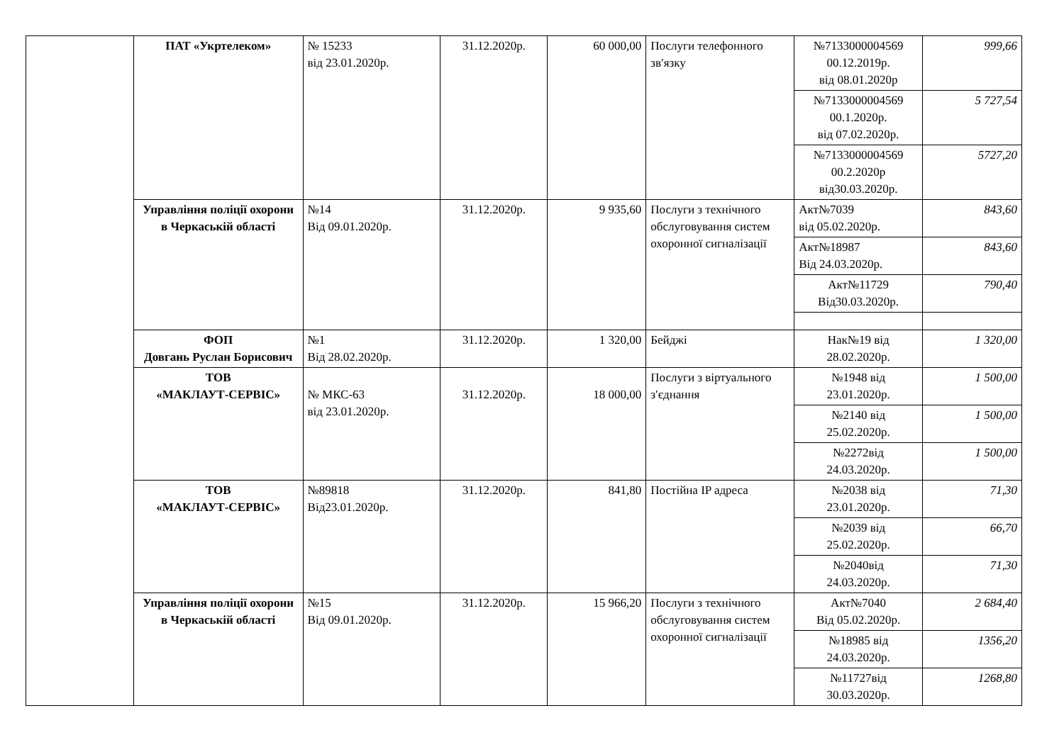| | ПАТ «Укртелеком» | № 15233 від 23.01.2020р. | 31.12.2020р. | 60 000,00 | Послуги телефонного зв′язку | №7133000004569 00.12.2019р. від 08.01.2020р | 999,66 |
| | | | | | | №7133000004569 00.1.2020р. від 07.02.2020р. | 5 727,54 |
| | | | | | | №7133000004569 00.2.2020р від30.03.2020р. | 5727,20 |
| | Управління поліції охорони в Черкаській області | №14 Від 09.01.2020р. | 31.12.2020р. | 9 935,60 | Послуги з технічного обслуговування систем охоронної сигналізації | Акт№7039 від 05.02.2020р. | 843,60 |
| | | | | | | Акт№18987 Від 24.03.2020р. | 843,60 |
| | | | | | | Акт№11729 Від30.03.2020р. | 790,40 |
| | ФОП Довгань Руслан Борисович | №1 Від 28.02.2020р. | 31.12.2020р. | 1 320,00 | Бейджі | Нак№19 від 28.02.2020р. | 1 320,00 |
| | ТОВ «МАКЛАУТ-СЕРВІС» | № МКС-63 від 23.01.2020р. | 31.12.2020р. | 18 000,00 | Послуги з віртуального з′єднання | №1948 від 23.01.2020р. | 1 500,00 |
| | | | | | | №2140 від 25.02.2020р. | 1 500,00 |
| | | | | | | №2272від 24.03.2020р. | 1 500,00 |
| | ТОВ «МАКЛАУТ-СЕРВІС» | №89818 Від23.01.2020р. | 31.12.2020р. | 841,80 | Постійна IP адреса | №2038 від 23.01.2020р. | 71,30 |
| | | | | | | №2039 від 25.02.2020р. | 66,70 |
| | | | | | | №2040від 24.03.2020р. | 71,30 |
| | Управління поліції охорони в Черкаській області | №15 Від 09.01.2020р. | 31.12.2020р. | 15 966,20 | Послуги з технічного обслуговування систем охоронної сигналізації | Акт№7040 Від 05.02.2020р. | 2 684,40 |
| | | | | | | №18985 від 24.03.2020р. | 1356,20 |
| | | | | | | №11727від 30.03.2020р. | 1268,80 |